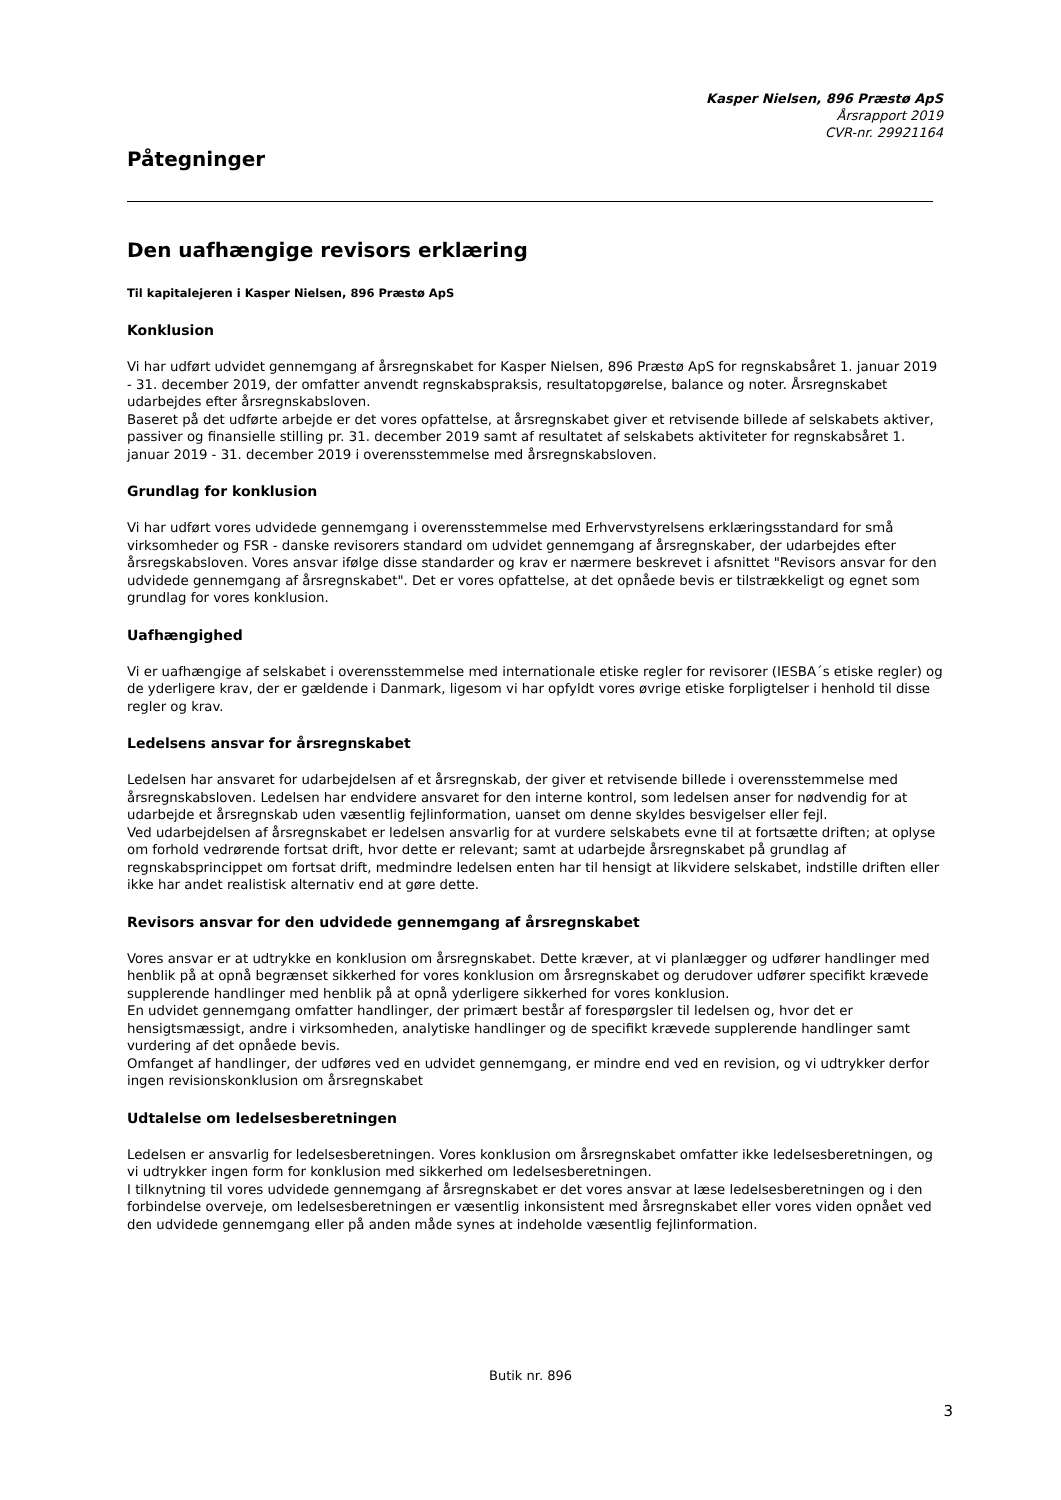Kasper Nielsen, 896 Præstø ApS
Årsrapport 2019
CVR-nr. 29921164
Påtegninger
Den uafhængige revisors erklæring
Til kapitalejeren i Kasper Nielsen, 896 Præstø ApS
Konklusion
Vi har udført udvidet gennemgang af årsregnskabet for Kasper Nielsen, 896 Præstø ApS for regnskabsåret 1. januar 2019 - 31. december 2019, der omfatter anvendt regnskabspraksis, resultatopgørelse, balance og noter. Årsregnskabet udarbejdes efter årsregnskabsloven.
Baseret på det udførte arbejde er det vores opfattelse, at årsregnskabet giver et retvisende billede af selskabets aktiver, passiver og finansielle stilling pr. 31. december 2019 samt af resultatet af selskabets aktiviteter for regnskabsåret 1. januar 2019 - 31. december 2019 i overensstemmelse med årsregnskabsloven.
Grundlag for konklusion
Vi har udført vores udvidede gennemgang i overensstemmelse med Erhvervstyrelsens erklæringsstandard for små virksomheder og FSR - danske revisorers standard om udvidet gennemgang af årsregnskaber, der udarbejdes efter årsregskabsloven. Vores ansvar ifølge disse standarder og krav er nærmere beskrevet i afsnittet "Revisors ansvar for den udvidede gennemgang af årsregnskabet". Det er vores opfattelse, at det opnåede bevis er tilstrækkeligt og egnet som grundlag for vores konklusion.
Uafhængighed
Vi er uafhængige af selskabet i overensstemmelse med internationale etiske regler for revisorer (IESBA´s etiske regler) og de yderligere krav, der er gældende i Danmark, ligesom vi har opfyldt vores øvrige etiske forpligtelser i henhold til disse regler og krav.
Ledelsens ansvar for årsregnskabet
Ledelsen har ansvaret for udarbejdelsen af et årsregnskab, der giver et retvisende billede i overensstemmelse med årsregnskabsloven. Ledelsen har endvidere ansvaret for den interne kontrol, som ledelsen anser for nødvendig for at udarbejde et årsregnskab uden væsentlig fejlinformation, uanset om denne skyldes besvigelser eller fejl.
Ved udarbejdelsen af årsregnskabet er ledelsen ansvarlig for at vurdere selskabets evne til at fortsætte driften; at oplyse om forhold vedrørende fortsat drift, hvor dette er relevant; samt at udarbejde årsregnskabet på grundlag af regnskabsprincippet om fortsat drift, medmindre ledelsen enten har til hensigt at likvidere selskabet, indstille driften eller ikke har andet realistisk alternativ end at gøre dette.
Revisors ansvar for den udvidede gennemgang af årsregnskabet
Vores ansvar er at udtrykke en konklusion om årsregnskabet. Dette kræver, at vi planlægger og udfører handlinger med henblik på at opnå begrænset sikkerhed for vores konklusion om årsregnskabet og derudover udfører specifikt krævede supplerende handlinger med henblik på at opnå yderligere sikkerhed for vores konklusion.
En udvidet gennemgang omfatter handlinger, der primært består af forespørgsler til ledelsen og, hvor det er hensigtsmæssigt, andre i virksomheden, analytiske handlinger og de specifikt krævede supplerende handlinger samt vurdering af det opnåede bevis.
Omfanget af handlinger, der udføres ved en udvidet gennemgang, er mindre end ved en revision, og vi udtrykker derfor ingen revisionskonklusion om årsregnskabet
Udtalelse om ledelsesberetningen
Ledelsen er ansvarlig for ledelsesberetningen. Vores konklusion om årsregnskabet omfatter ikke ledelsesberetningen, og vi udtrykker ingen form for konklusion med sikkerhed om ledelsesberetningen.
I tilknytning til vores udvidede gennemgang af årsregnskabet er det vores ansvar at læse ledelsesberetningen og i den forbindelse overveje, om ledelsesberetningen er væsentlig inkonsistent med årsregnskabet eller vores viden opnået ved den udvidede gennemgang eller på anden måde synes at indeholde væsentlig fejlinformation.
Butik nr. 896
3